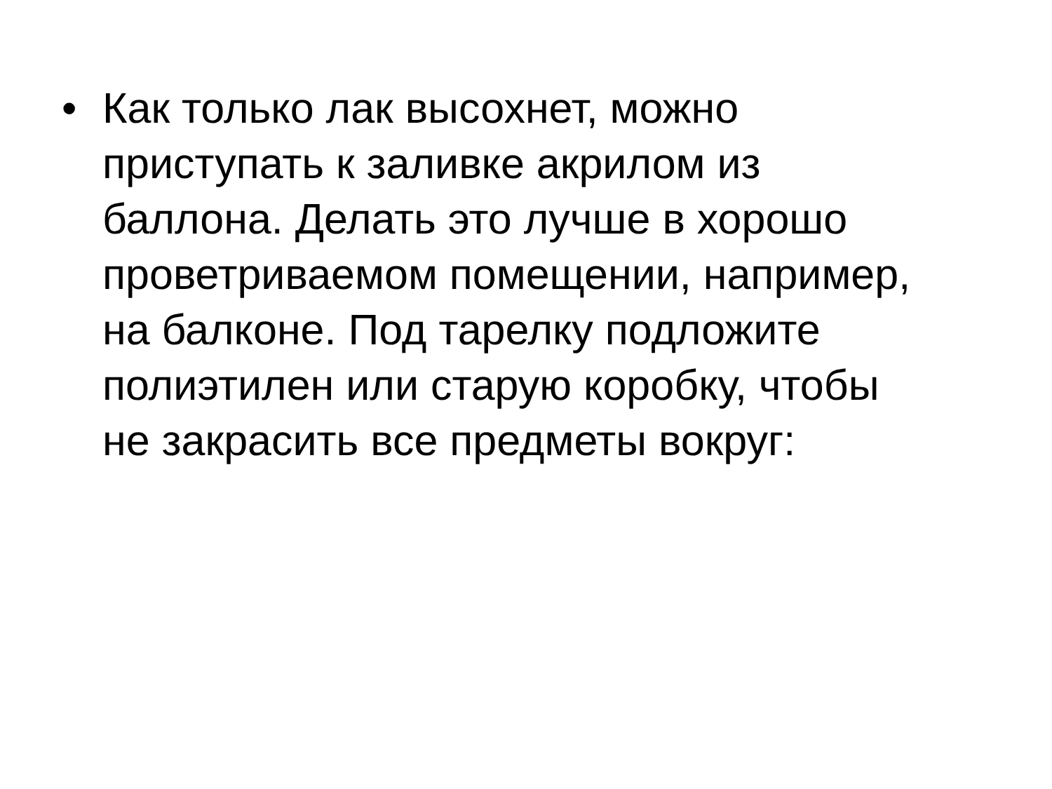• Как только лак высохнет, можно
приступать к заливке акрилом из
баллона. Делать это лучше в хорошо
проветриваемом помещении, например,
на балконе. Под тарелку подложите
полиэтилен или старую коробку, чтобы
не закрасить все предметы вокруг: